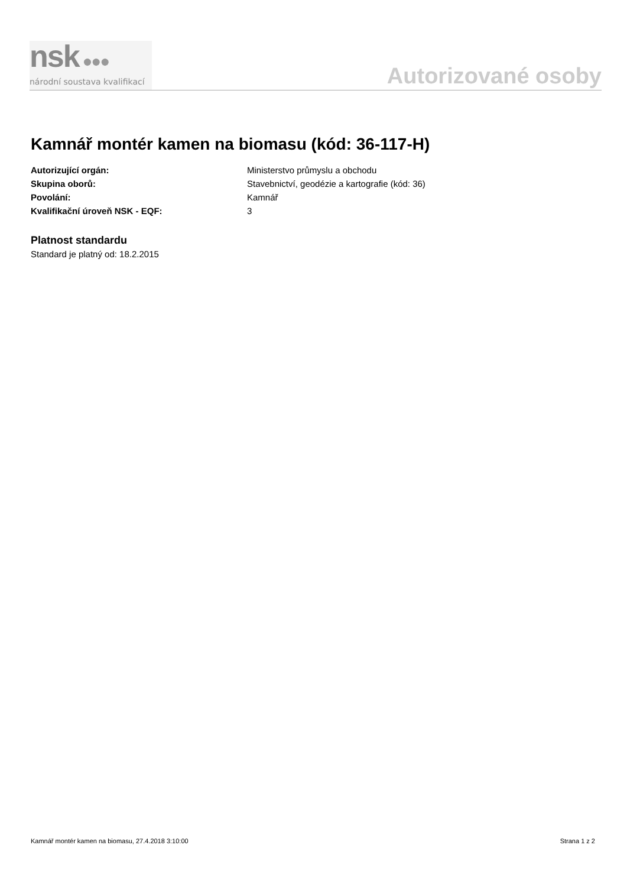nsk ●●●
národní soustava kvalifikací
Autorizované osoby
Kamnář montér kamen na biomasu (kód: 36-117-H)
Autorizující orgán: Ministerstvo průmyslu a obchodu
Skupina oborů: Stavebnictví, geodézie a kartografie (kód: 36)
Povolání: Kamnář
Kvalifikační úroveň NSK - EQF: 3
Platnost standardu
Standard je platný od: 18.2.2015
Kamnář montér kamen na biomasu, 27.4.2018 3:10:00 Strana 1 z 2